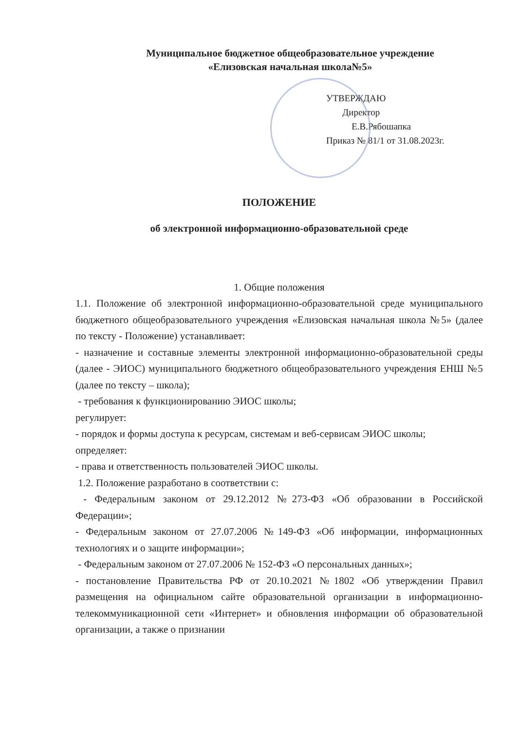Муниципальное бюджетное общеобразовательное учреждение
«Елизовская начальная школа№5»
УТВЕРЖДАЮ
Директор
Е.В.Рябошапка
Приказ № 81/1 от 31.08.2023г.
ПОЛОЖЕНИЕ
об электронной информационно-образовательной среде
1. Общие положения
1.1. Положение об электронной информационно-образовательной среде муниципального бюджетного общеобразовательного учреждения «Елизовская начальная школа №5» (далее по тексту - Положение) устанавливает:
- назначение и составные элементы электронной информационно-образовательной среды (далее - ЭИОС) муниципального бюджетного общеобразовательного учреждения ЕНШ №5 (далее по тексту – школа);
- требования к функционированию ЭИОС школы;
регулирует:
- порядок и формы доступа к ресурсам, системам и веб-сервисам ЭИОС школы;
определяет:
- права и ответственность пользователей ЭИОС школы.
1.2. Положение разработано в соответствии с:
- Федеральным законом от 29.12.2012 №273-ФЗ «Об образовании в Российской Федерации»;
- Федеральным законом от 27.07.2006 №149-ФЗ «Об информации, информационных технологиях и о защите информации»;
- Федеральным законом от 27.07.2006 № 152-ФЗ «О персональных данных»;
- постановление Правительства РФ от 20.10.2021 №1802 «Об утверждении Правил размещения на официальном сайте образовательной организации в информационно-телекоммуникационной сети «Интернет» и обновления информации об образовательной организации, а также о признании